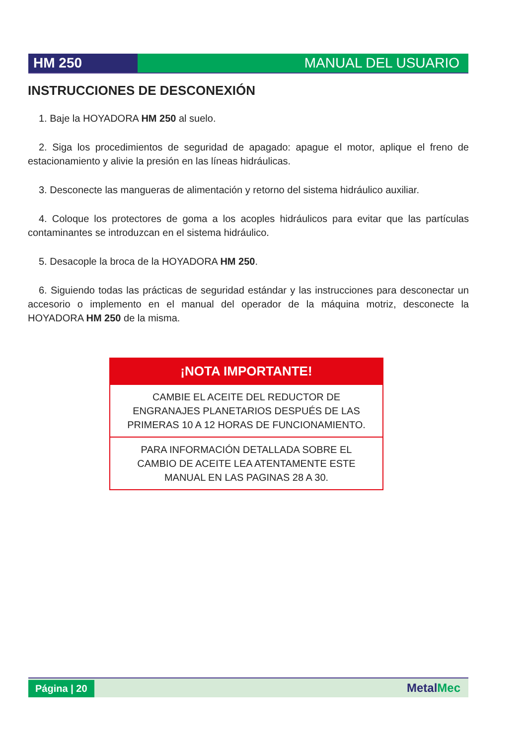HM 250 MANUAL DEL USUARIO
INSTRUCCIONES DE DESCONEXIÓN
1. Baje la HOYADORA HM 250 al suelo.
2. Siga los procedimientos de seguridad de apagado: apague el motor, aplique el freno de estacionamiento y alivie la presión en las líneas hidráulicas.
3. Desconecte las mangueras de alimentación y retorno del sistema hidráulico auxiliar.
4. Coloque los protectores de goma a los acoples hidráulicos para evitar que las partículas contaminantes se introduzcan en el sistema hidráulico.
5. Desacople la broca de la HOYADORA HM 250.
6. Siguiendo todas las prácticas de seguridad estándar y las instrucciones para desconectar un accesorio o implemento en el manual del operador de la máquina motriz, desconecte la HOYADORA HM 250 de la misma.
| ¡NOTA IMPORTANTE! |
| --- |
| CAMBIE EL ACEITE DEL REDUCTOR DE ENGRANAJES PLANETARIOS DESPUÉS DE LAS PRIMERAS 10 A 12 HORAS DE FUNCIONAMIENTO. |
| PARA INFORMACIÓN DETALLADA SOBRE EL CAMBIO DE ACEITE LEA ATENTAMENTE ESTE MANUAL EN LAS PAGINAS 28 A 30. |
Página | 20 MetalMec